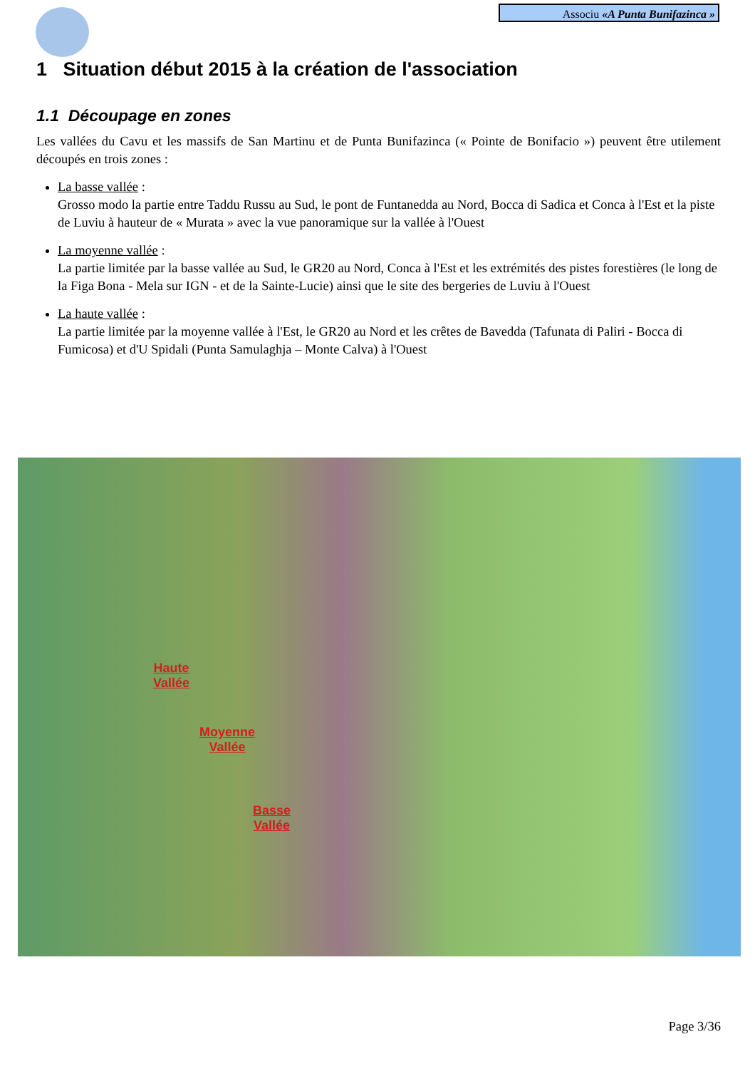Associu «A Punta Bunifazinca »
1 Situation début 2015 à la création de l'association
1.1 Découpage en zones
Les vallées du Cavu et les massifs de San Martinu et de Punta Bunifazinca (« Pointe de Bonifacio ») peuvent être utilement découpés en trois zones :
La basse vallée :
Grosso modo la partie entre Taddu Russu au Sud, le pont de Funtanedda au Nord, Bocca di Sadica et Conca à l'Est et la piste de Luviu à hauteur de « Murata » avec la vue panoramique sur la vallée à l'Ouest
La moyenne vallée :
La partie limitée par la basse vallée au Sud, le GR20 au Nord, Conca à l'Est et les extrémités des pistes forestières (le long de la Figa Bona - Mela sur IGN - et de la Sainte-Lucie) ainsi que le site des bergeries de Luviu à l'Ouest
La haute vallée :
La partie limitée par la moyenne vallée à l'Est, le GR20 au Nord et les crêtes de Bavedda (Tafunata di Paliri - Bocca di Fumicosa) et d'U Spidali (Punta Samulaghja – Monte Calva) à l'Ouest
Haute
Vallée
Moyenne
Vallée
Basse
Vallée
Page 3/36